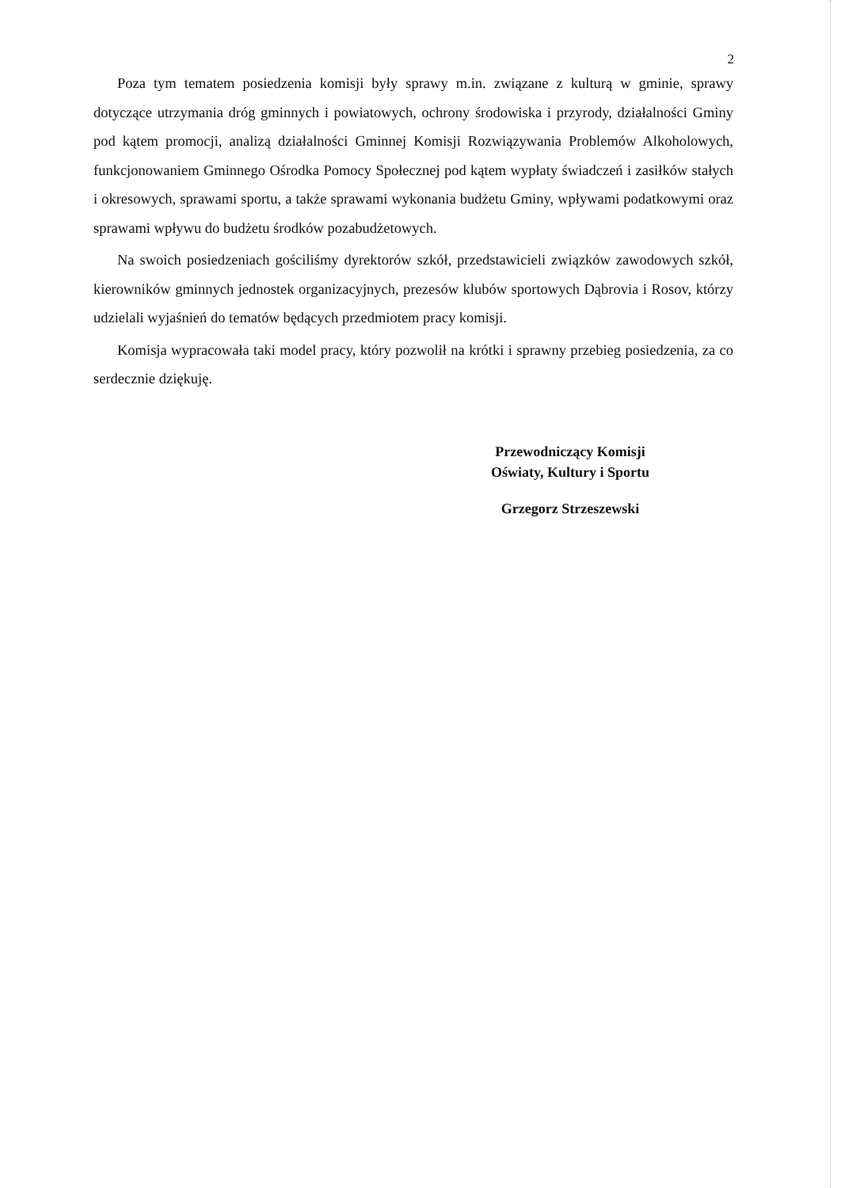2
Poza tym tematem posiedzenia komisji były sprawy m.in. związane z kulturą w gminie, sprawy dotyczące utrzymania dróg gminnych i powiatowych, ochrony środowiska i przyrody, działalności Gminy pod kątem promocji, analizą działalności Gminnej Komisji Rozwiązywania Problemów Alkoholowych, funkcjonowaniem Gminnego Ośrodka Pomocy Społecznej pod kątem wypłaty świadczeń i zasiłków stałych i okresowych, sprawami sportu, a także sprawami wykonania budżetu Gminy, wpływami podatkowymi oraz sprawami wpływu do budżetu środków pozabudżetowych.
Na swoich posiedzeniach gościliśmy dyrektorów szkół, przedstawicieli związków zawodowych szkół, kierowników gminnych jednostek organizacyjnych, prezesów klubów sportowych Dąbrovia i Rosov, którzy udzielali wyjaśnień do tematów będących przedmiotem pracy komisji.
Komisja wypracowała taki model pracy, który pozwolił na krótki i sprawny przebieg posiedzenia, za co serdecznie dziękuję.
Przewodniczący Komisji
Oświaty, Kultury i Sportu
Grzegorz Strzeszewski